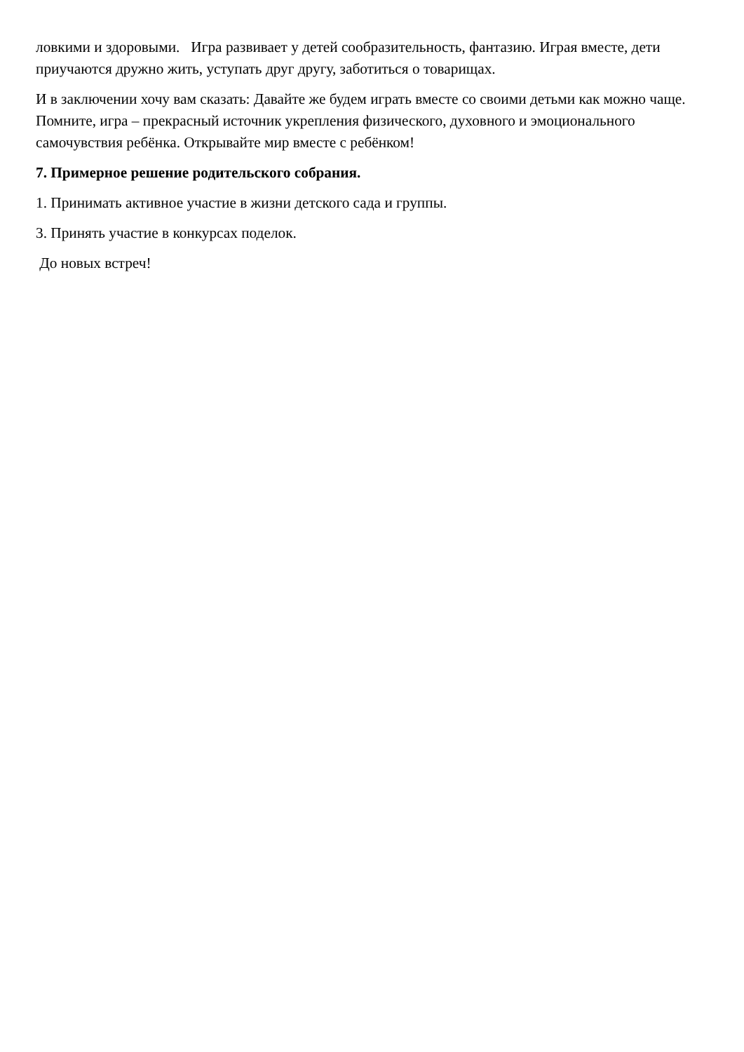ловкими и здоровыми. Игра развивает у детей сообразительность, фантазию. Играя вместе, дети приучаются дружно жить, уступать друг другу, заботиться о товарищах.
И в заключении хочу вам сказать: Давайте же будем играть вместе со своими детьми как можно чаще. Помните, игра – прекрасный источник укрепления физического, духовного и эмоционального самочувствия ребёнка. Открывайте мир вместе с ребёнком!
7. Примерное решение родительского собрания.
1. Принимать активное участие в жизни детского сада и группы.
3. Принять участие в конкурсах поделок.
До новых встреч!